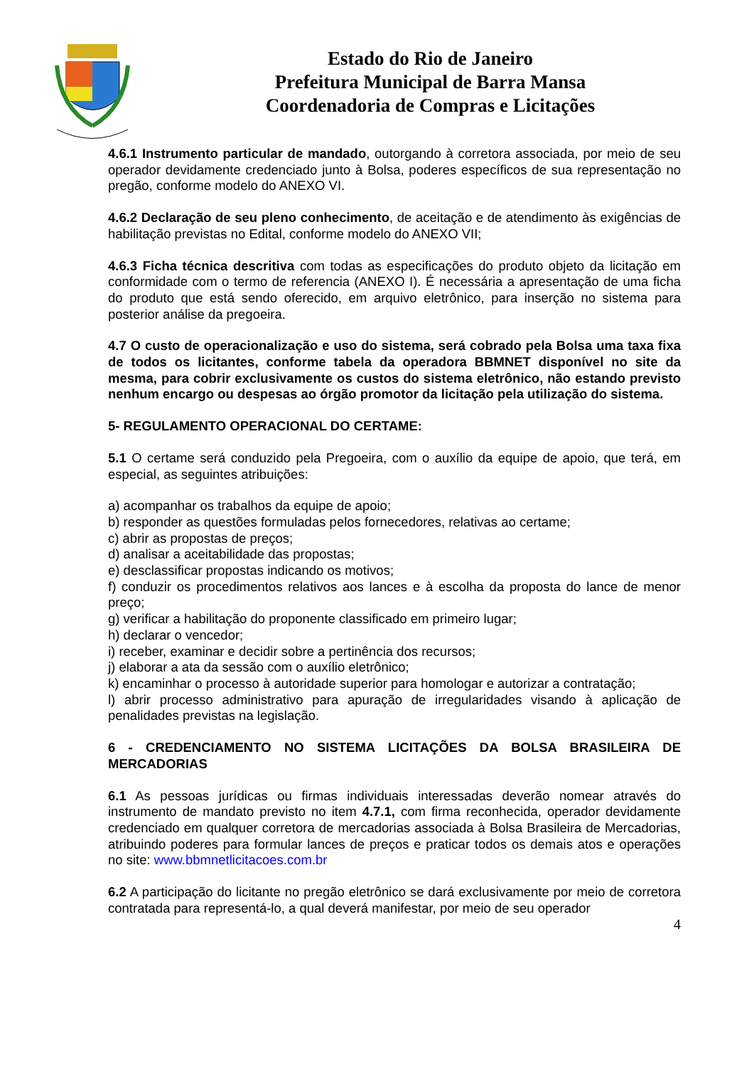Estado do Rio de Janeiro
Prefeitura Municipal de Barra Mansa
Coordenadoria de Compras e Licitações
4.6.1 Instrumento particular de mandado, outorgando à corretora associada, por meio de seu operador devidamente credenciado junto à Bolsa, poderes específicos de sua representação no pregão, conforme modelo do ANEXO VI.
4.6.2 Declaração de seu pleno conhecimento, de aceitação e de atendimento às exigências de habilitação previstas no Edital, conforme modelo do ANEXO VII;
4.6.3 Ficha técnica descritiva com todas as especificações do produto objeto da licitação em conformidade com o termo de referencia (ANEXO I). É necessária a apresentação de uma ficha do produto que está sendo oferecido, em arquivo eletrônico, para inserção no sistema para posterior análise da pregoeira.
4.7 O custo de operacionalização e uso do sistema, será cobrado pela Bolsa uma taxa fixa de todos os licitantes, conforme tabela da operadora BBMNET disponível no site da mesma, para cobrir exclusivamente os custos do sistema eletrônico, não estando previsto nenhum encargo ou despesas ao órgão promotor da licitação pela utilização do sistema.
5- REGULAMENTO OPERACIONAL DO CERTAME:
5.1 O certame será conduzido pela Pregoeira, com o auxílio da equipe de apoio, que terá, em especial, as seguintes atribuições:
a) acompanhar os trabalhos da equipe de apoio;
b) responder as questões formuladas pelos fornecedores, relativas ao certame;
c) abrir as propostas de preços;
d) analisar a aceitabilidade das propostas;
e) desclassificar propostas indicando os motivos;
f) conduzir os procedimentos relativos aos lances e à escolha da proposta do lance de menor preço;
g) verificar a habilitação do proponente classificado em primeiro lugar;
h) declarar o vencedor;
i) receber, examinar e decidir sobre a pertinência dos recursos;
j) elaborar a ata da sessão com o auxílio eletrônico;
k) encaminhar o processo à autoridade superior para homologar e autorizar a contratação;
l) abrir processo administrativo para apuração de irregularidades visando à aplicação de penalidades previstas na legislação.
6 - CREDENCIAMENTO NO SISTEMA LICITAÇÕES DA BOLSA BRASILEIRA DE MERCADORIAS
6.1 As pessoas jurídicas ou firmas individuais interessadas deverão nomear através do instrumento de mandato previsto no item 4.7.1, com firma reconhecida, operador devidamente credenciado em qualquer corretora de mercadorias associada à Bolsa Brasileira de Mercadorias, atribuindo poderes para formular lances de preços e praticar todos os demais atos e operações no site: www.bbmnetlicitacoes.com.br
6.2 A participação do licitante no pregão eletrônico se dará exclusivamente por meio de corretora contratada para representá-lo, a qual deverá manifestar, por meio de seu operador
4